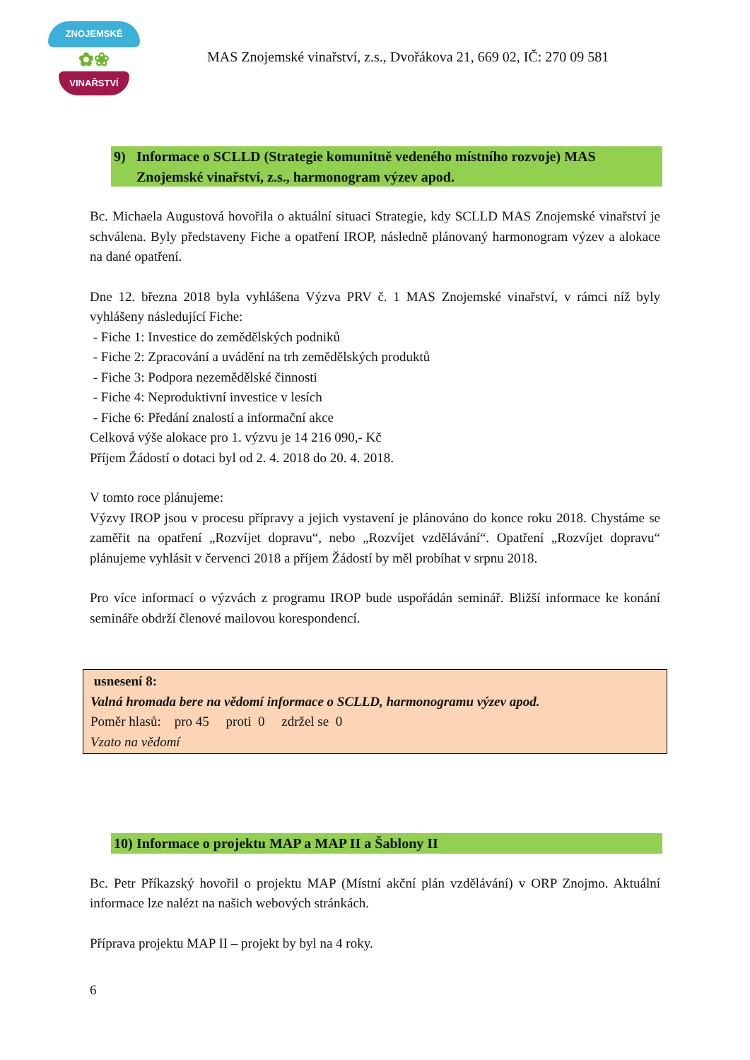ZNOJEMSKÉ
✿❀
VINAŘSTVÍ
MAS Znojemské vinařství, z.s., Dvořákova 21, 669 02, IČ: 270 09 581
9) Informace o SCLLD (Strategie komunitně vedeného místního rozvoje) MAS Znojemské vinařství, z.s., harmonogram výzev apod.
Bc. Michaela Augustová hovořila o aktuální situaci Strategie, kdy SCLLD MAS Znojemské vinařství je schválena. Byly představeny Fiche a opatření IROP, následně plánovaný harmonogram výzev a alokace na dané opatření.
Dne 12. března 2018 byla vyhlášena Výzva PRV č. 1 MAS Znojemské vinařství, v rámci níž byly vyhlášeny následující Fiche:
- Fiche 1: Investice do zemědělských podniků
- Fiche 2: Zpracování a uvádění na trh zemědělských produktů
- Fiche 3: Podpora nezemědělské činnosti
- Fiche 4: Neproduktivní investice v lesích
- Fiche 6: Předání znalostí a informační akce
Celková výše alokace pro 1. výzvu je 14 216 090,- Kč
Příjem Žádostí o dotaci byl od 2. 4. 2018 do 20. 4. 2018.
V tomto roce plánujeme:
Výzvy IROP jsou v procesu přípravy a jejich vystavení je plánováno do konce roku 2018. Chystáme se zaměřit na opatření „Rozvíjet dopravu“, nebo „Rozvíjet vzdělávání“. Opatření „Rozvíjet dopravu“ plánujeme vyhlásit v červenci 2018 a příjem Žádostí by měl probíhat v srpnu 2018.
Pro více informací o výzvách z programu IROP bude uspořádán seminář. Bližší informace ke konání semináře obdrží členové mailovou korespondencí.
usnesení 8:
Valná hromada bere na vědomí informace o SCLLD, harmonogramu výzev apod.
Poměr hlasů: pro 45 proti 0 zdržel se 0
Vzato na vědomí
10) Informace o projektu MAP a MAP II a Šablony II
Bc. Petr Příkazský hovořil o projektu MAP (Místní akční plán vzdělávání) v ORP Znojmo. Aktuální informace lze nalézt na našich webových stránkách.
Příprava projektu MAP II – projekt by byl na 4 roky.
6